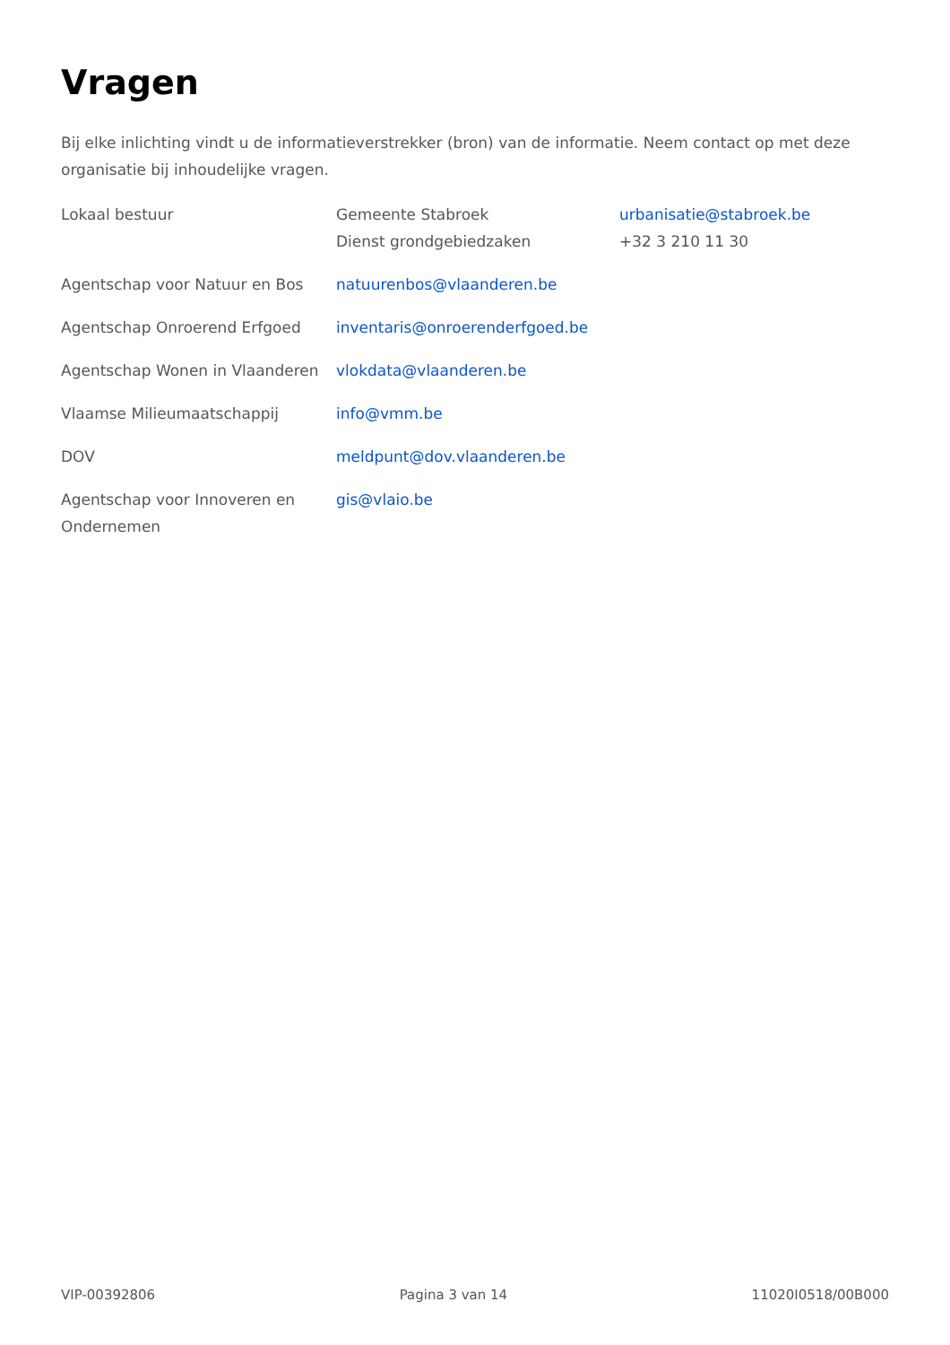Vragen
Bij elke inlichting vindt u de informatieverstrekker (bron) van de informatie. Neem contact op met deze organisatie bij inhoudelijke vragen.
| Lokaal bestuur | Gemeente Stabroek Dienst grondgebiedzaken | urbanisatie@stabroek.be +32 3 210 11 30 |
| Agentschap voor Natuur en Bos | natuurenbos@vlaanderen.be | |
| Agentschap Onroerend Erfgoed | inventaris@onroerenderfgoed.be | |
| Agentschap Wonen in Vlaanderen | vlokdata@vlaanderen.be | |
| Vlaamse Milieumaatschappij | info@vmm.be | |
| DOV | meldpunt@dov.vlaanderen.be | |
| Agentschap voor Innoveren en Ondernemen | gis@vlaio.be | |
VIP-00392806 Pagina 3 van 14 11020I0518/00B000